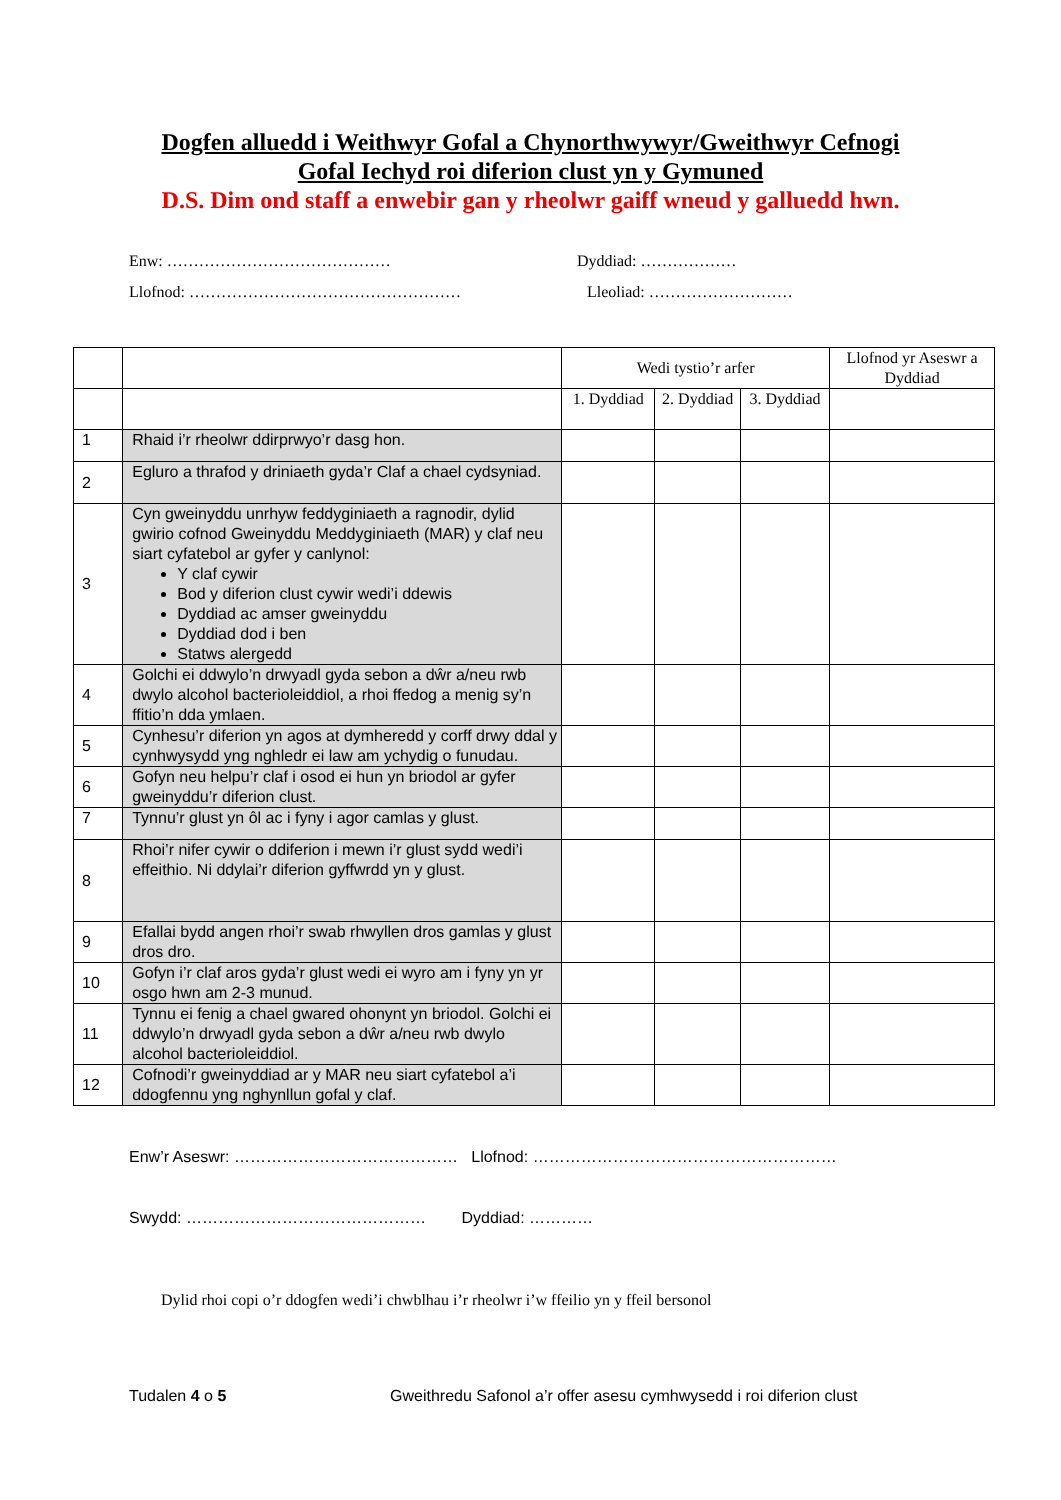Dogfen alluedd i Weithwyr Gofal a Chynorthwywyr/Gweithwyr Cefnogi
Gofal Iechyd roi diferion clust yn y Gymuned
D.S. Dim ond staff a enwebir gan y rheolwr gaiff wneud y galluedd hwn.
Enw: …………………………………… Dyddiad: ………………
Llofnod: …………………………………………… Lleoliad: ………………………
| | | Wedi tystio’r arfer | | | Llofnod yr Aseswr a Dyddiad |
| --- | --- | --- | --- | --- | --- |
| | | 1. Dyddiad | 2. Dyddiad | 3. Dyddiad | |
| 1 | Rhaid i’r rheolwr ddirprwyo’r dasg hon. | | | | |
| 2 | Egluro a thrafod y driniaeth gyda’r Claf a chael cydsyniad. | | | | |
| 3 | Cyn gweinyddu unrhyw feddyginiaeth a ragnodir, dylid gwirio cofnod Gweinyddu Meddyginiaeth (MAR) y claf neu siart cyfatebol ar gyfer y canlynol: Y claf cywir Bod y diferion clust cywir wedi’i ddewis Dyddiad ac amser gweinyddu Dyddiad dod i ben Statws alergedd | | | | |
| 4 | Golchi ei ddwylo’n drwyadl gyda sebon a dŵr a/neu rwb dwylo alcohol bacterioleiddiol, a rhoi ffedog a menig sy’n ffitio’n dda ymlaen. | | | | |
| 5 | Cynhesu’r diferion yn agos at dymheredd y corff drwy ddal y cynhwysydd yng nghledr ei law am ychydig o funudau. | | | | |
| 6 | Gofyn neu helpu’r claf i osod ei hun yn briodol ar gyfer gweinyddu’r diferion clust. | | | | |
| 7 | Tynnu’r glust yn ôl ac i fyny i agor camlas y glust. | | | | |
| 8 | Rhoi’r nifer cywir o ddiferion i mewn i’r glust sydd wedi’i effeithio. Ni ddylai’r diferion gyffwrdd yn y glust. | | | | |
| 9 | Efallai bydd angen rhoi’r swab rhwyllen dros gamlas y glust dros dro. | | | | |
| 10 | Gofyn i’r claf aros gyda’r glust wedi ei wyro am i fyny yn yr osgo hwn am 2-3 munud. | | | | |
| 11 | Tynnu ei fenig a chael gwared ohonynt yn briodol. Golchi ei ddwylo’n drwyadl gyda sebon a dŵr a/neu rwb dwylo alcohol bacterioleiddiol. | | | | |
| 12 | Cofnodi’r gweinyddiad ar y MAR neu siart cyfatebol a’i ddogfennu yng nghynllun gofal y claf. | | | | |
Enw’r Aseswr: …………………………………… Llofnod: …………………………………………………
Swydd: ……………………………………… Dyddiad: …………
Dylid rhoi copi o’r ddogfen wedi’i chwblhau i’r rheolwr i’w ffeilio yn y ffeil bersonol
Tudalen 4 o 5 Gweithredu Safonol a’r offer asesu cymhwysedd i roi diferion clust